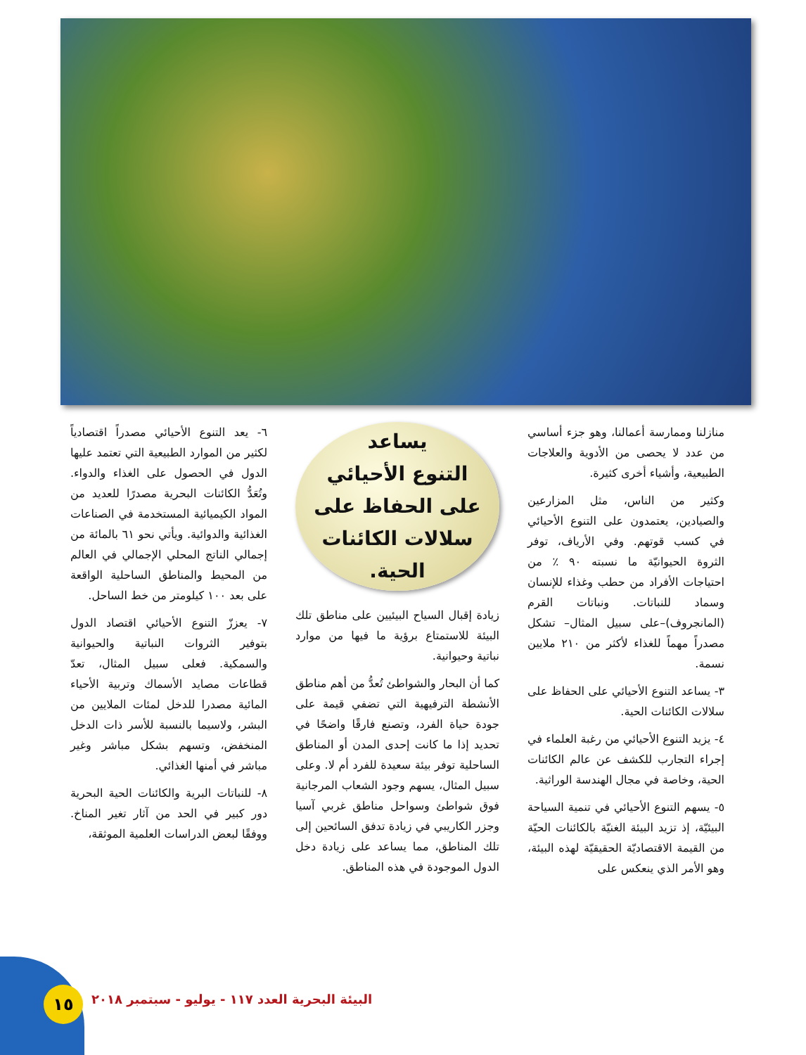منازلنا وممارسة أعمالنا، وهو جزء أساسي من عدد لا يحصى من الأدوية والعلاجات الطبيعية، وأشياء أخرى كثيرة.
وكثير من الناس، مثل المزارعين والصيادين، يعتمدون على التنوع الأحيائي في كسب قوتهم. وفي الأرياف، توفر الثروة الحيوانيّة ما نسبته ٩٠ ٪ من احتياجات الأفراد من حطب وغذاء للإنسان وسماد للنباتات. ونباتات القرم (المانجروف)–على سبيل المثال– تشكل مصدراً مهماً للغذاء لأكثر من ٢١٠ ملايين نسمة.
٣- يساعد التنوع الأحيائي على الحفاظ على سلالات الكائنات الحية.
٤- يزيد التنوع الأحيائي من رغبة العلماء في إجراء التجارب للكشف عن عالم الكائنات الحية، وخاصة في مجال الهندسة الوراثية.
٥- يسهم التنوع الأحيائي في تنمية السياحة البيئيّة، إذ تزيد البيئة الغنيّة بالكائنات الحيّة من القيمة الاقتصاديّة الحقيقيّة لهذه البيئة، وهو الأمر الذي ينعكس على
يساعد
التنوع الأحيائي
على الحفاظ على
سلالات الكائنات
الحية.
زيادة إقبال السياح البيئيين على مناطق تلك البيئة للاستمتاع برؤية ما فيها من موارد نباتية وحيوانية.
كما أن البحار والشواطئ تُعدُّ من أهم مناطق الأنشطة الترفيهية التي تضفي قيمة على جودة حياة الفرد، وتصنع فارقًا واضحًا في تحديد إذا ما كانت إحدى المدن أو المناطق الساحلية توفر بيئة سعيدة للفرد أم لا. وعلى سبيل المثال، يسهم وجود الشعاب المرجانية فوق شواطئ وسواحل مناطق غربي آسيا وجزر الكاريبي في زيادة تدفق السائحين إلى تلك المناطق، مما يساعد على زيادة دخل الدول الموجودة في هذه المناطق.
٦- يعد التنوع الأحيائي مصدراً اقتصادياً لكثير من الموارد الطبيعية التي تعتمد عليها الدول في الحصول على الغذاء والدواء. وتُعَدُّ الكائنات البحرية مصدرًا للعديد من المواد الكيميائية المستخدمة في الصناعات الغذائية والدوائية. ويأتي نحو ٦١ بالمائة من إجمالي الناتج المحلي الإجمالي في العالم من المحيط والمناطق الساحلية الواقعة على بعد ١٠٠ كيلومتر من خط الساحل.
٧- يعززّ التنوع الأحيائي اقتصاد الدول بتوفير الثروات النباتية والحيوانية والسمكية. فعلى سبيل المثال، تعدّ قطاعات مصايد الأسماك وتربية الأحياء المائية مصدرا للدخل لمئات الملايين من البشر، ولاسيما بالنسبة للأسر ذات الدخل المنخفض، وتسهم بشكل مباشر وغير مباشر في أمنها الغذائي.
٨- للنباتات البرية والكائنات الحية البحرية دور كبير في الحد من آثار تغير المناخ. ووفقًا لبعض الدراسات العلمية الموثقة،
١٥
البيئة البحرية العدد ١١٧ - يوليو - سبتمبر ٢٠١٨